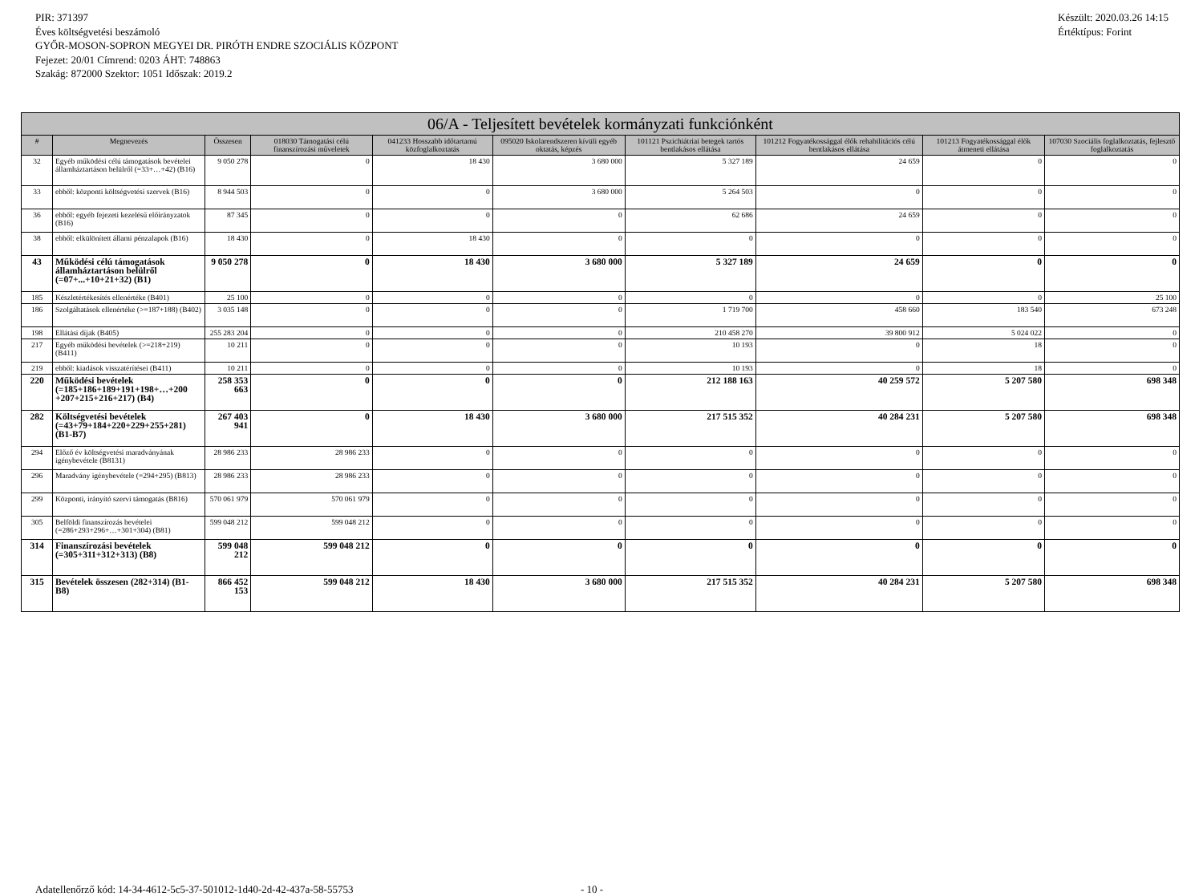PIR: 371397
Éves költségvetési beszámoló
GYŐR-MOSON-SOPRON MEGYEI DR. PIRÓTH ENDRE SZOCIÁLIS KÖZPONT
Fejezet: 20/01 Címrend: 0203 ÁHT: 748863
Szakág: 872000 Szektor: 1051 Időszak: 2019.2
Készült: 2020.03.26 14:15
Értéktípus: Forint
| 06/A - Teljesített bevételek kormányzati funkciónként | | | | | | | | | |
| --- | --- | --- | --- | --- | --- | --- | --- | --- | --- |
| # | Megnevezés | Összesen | 018030 Támogatási célú finanszírozási műveletek | 041233 Hosszabb időtartamú közfoglalkoztatás | 095020 Iskolarendszeren kívüli egyéb oktatás, képzés | 101121 Pszichiátriai betegek tartós bentlakásos ellátása | 101212 Fogyatékossággal élők rehabilitációs célú bentlakásos ellátása | 101213 Fogyatékossággal élők átmeneti ellátása | 107030 Szociális foglalkoztatás, fejlesztő foglalkoztatás |
| 32 | Egyéb működési célú támogatások bevételei államháztartáson belülről (=33+…+42) (B16) | 9 050 278 | 0 | 18 430 | 3 680 000 | 5 327 189 | 24 659 | 0 | 0 |
| 33 | ebből: központi költségvetési szervek (B16) | 8 944 503 | 0 | 0 | 3 680 000 | 5 264 503 | 0 | 0 | 0 |
| 36 | ebből: egyéb fejezeti kezelésű előirányzatok (B16) | 87 345 | 0 | 0 | 0 | 62 686 | 24 659 | 0 | 0 |
| 38 | ebből: elkülönített állami pénzalapok (B16) | 18 430 | 0 | 18 430 | 0 | 0 | 0 | 0 | 0 |
| 43 | Működési célú támogatások államháztartáson belülről (=07+...+10+21+32) (B1) | 9 050 278 | 0 | 18 430 | 3 680 000 | 5 327 189 | 24 659 | 0 | 0 |
| 185 | Készletértékesítés ellenértéke (B401) | 25 100 | 0 | 0 | 0 | 0 | 0 | 0 | 25 100 |
| 186 | Szolgáltatások ellenértéke (>=187+188) (B402) | 3 035 148 | 0 | 0 | 0 | 1 719 700 | 458 660 | 183 540 | 673 248 |
| 198 | Ellátási díjak (B405) | 255 283 204 | 0 | 0 | 0 | 210 458 270 | 39 800 912 | 5 024 022 | 0 |
| 217 | Egyéb működési bevételek (>=218+219) (B411) | 10 211 | 0 | 0 | 0 | 10 193 | 0 | 18 | 0 |
| 219 | ebből: kiadások visszatérítései (B411) | 10 211 | 0 | 0 | 0 | 10 193 | 0 | 18 | 0 |
| 220 | Működési bevételek (=185+186+189+191+198+…+200 +207+215+216+217) (B4) | 258 353 663 | 0 | 0 | 0 | 212 188 163 | 40 259 572 | 5 207 580 | 698 348 |
| 282 | Költségvetési bevételek (=43+79+184+220+229+255+281) (B1-B7) | 267 403 941 | 0 | 18 430 | 3 680 000 | 217 515 352 | 40 284 231 | 5 207 580 | 698 348 |
| 294 | Előző év költségvetési maradványának igénybevétele (B8131) | 28 986 233 | 28 986 233 | 0 | 0 | 0 | 0 | 0 | 0 |
| 296 | Maradvány igénybevétele (=294+295) (B813) | 28 986 233 | 28 986 233 | 0 | 0 | 0 | 0 | 0 | 0 |
| 299 | Központi, irányító szervi támogatás (B816) | 570 061 979 | 570 061 979 | 0 | 0 | 0 | 0 | 0 | 0 |
| 305 | Belföldi finanszírozás bevételei (=286+293+296+…+301+304) (B81) | 599 048 212 | 599 048 212 | 0 | 0 | 0 | 0 | 0 | 0 |
| 314 | Finanszírozási bevételek (=305+311+312+313) (B8) | 599 048 212 | 599 048 212 | 0 | 0 | 0 | 0 | 0 | 0 |
| 315 | Bevételek összesen (282+314) (B1-B8) | 866 452 153 | 599 048 212 | 18 430 | 3 680 000 | 217 515 352 | 40 284 231 | 5 207 580 | 698 348 |
Adatellenőrző kód: 14-34-4612-5c5-37-501012-1d40-2d-42-437a-58-55753 - 10 -